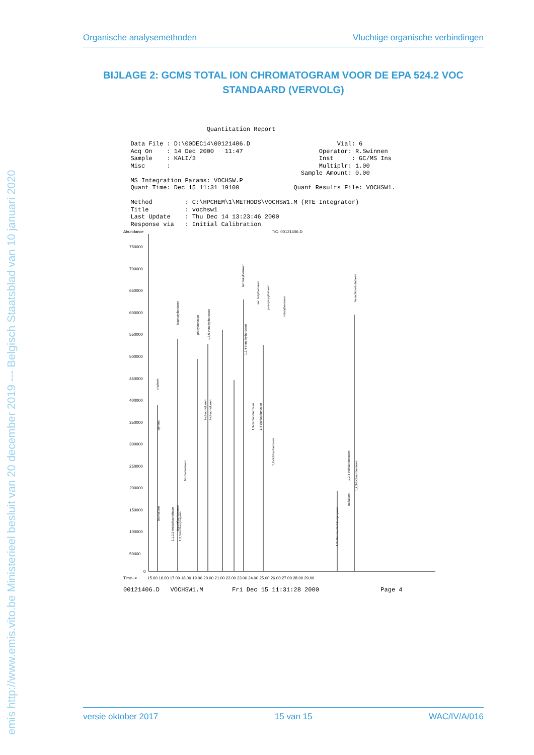emis http://www.emis.vito.be Ministerieel besluit van 20 december 2019 --- Belgisch Staatsblad van 10 januari 2020
Organische analysemethoden Vluchtige organische verbindingen
BIJLAGE 2: GCMS TOTAL ION CHROMATOGRAM VOOR DE EPA 524.2 VOC STANDAARD (VERVOLG)
Quantitation Report Data File : D:\00DEC14\00121406.D Vial: 6 Acq On : 14 Dec 2000 11:47 Operator: R.Swinnen Sample : KALI/3 Inst : GC/MS Ins Misc : Multiplr: 1.00 Sample Amount: 0.00 MS Integration Params: VOCHSW.P Quant Time: Dec 15 11:31 19100 Quant Results File: VOCHSW1. Method : C:\HPCHEM\1\METHODS\VOCHSW1.M (RTE Integrator) Title : vochsw1 Last Update : Thu Dec 14 13:23:46 2000 Response via : Initial Calibration
Abundance
TIC: 00121406.D
750000
700000
650000
600000
550000
500000
450000
400000
350000
300000
250000
200000
150000
100000
50000
0
Time-->
15.00 16.00 17.00 18.00 19.00 20.00 21.00 22.00 23.00 24.00 25.00 26.00 27.00 28.00 29.00
o-xyleen
isopropylbenzeen
propylbenzeen
1,3,5-trimethylbenzeen
tert.butylbenzeen
sec.butylbenzeen
p-isopropyltolueen
n-butylbenzeen
1,2-dibromo-3-chloorpropaan
hexachloorbutadieen
1,2,4-trichloorbenzeen
1,2,3-trichloorbenzeen
naftaleen
bromoform
1,1,2,2-tetrachloorethaan
broomfluorbenzeen
bromobenzeen
2-chloortolueen
4-chloortolueen
1,3-dichloorbenzeen
1,4-dichloorbenzeen
1,2-dichloorbenzeen
styreen
1,2,4-trimethylbenzeen
1,2,3-trichloorpropaan
00121406.D VOCHSW1.M Fri Dec 15 11:31:28 2000 Page 4
versie oktober 2017 15 van 15 WAC/IV/A/016